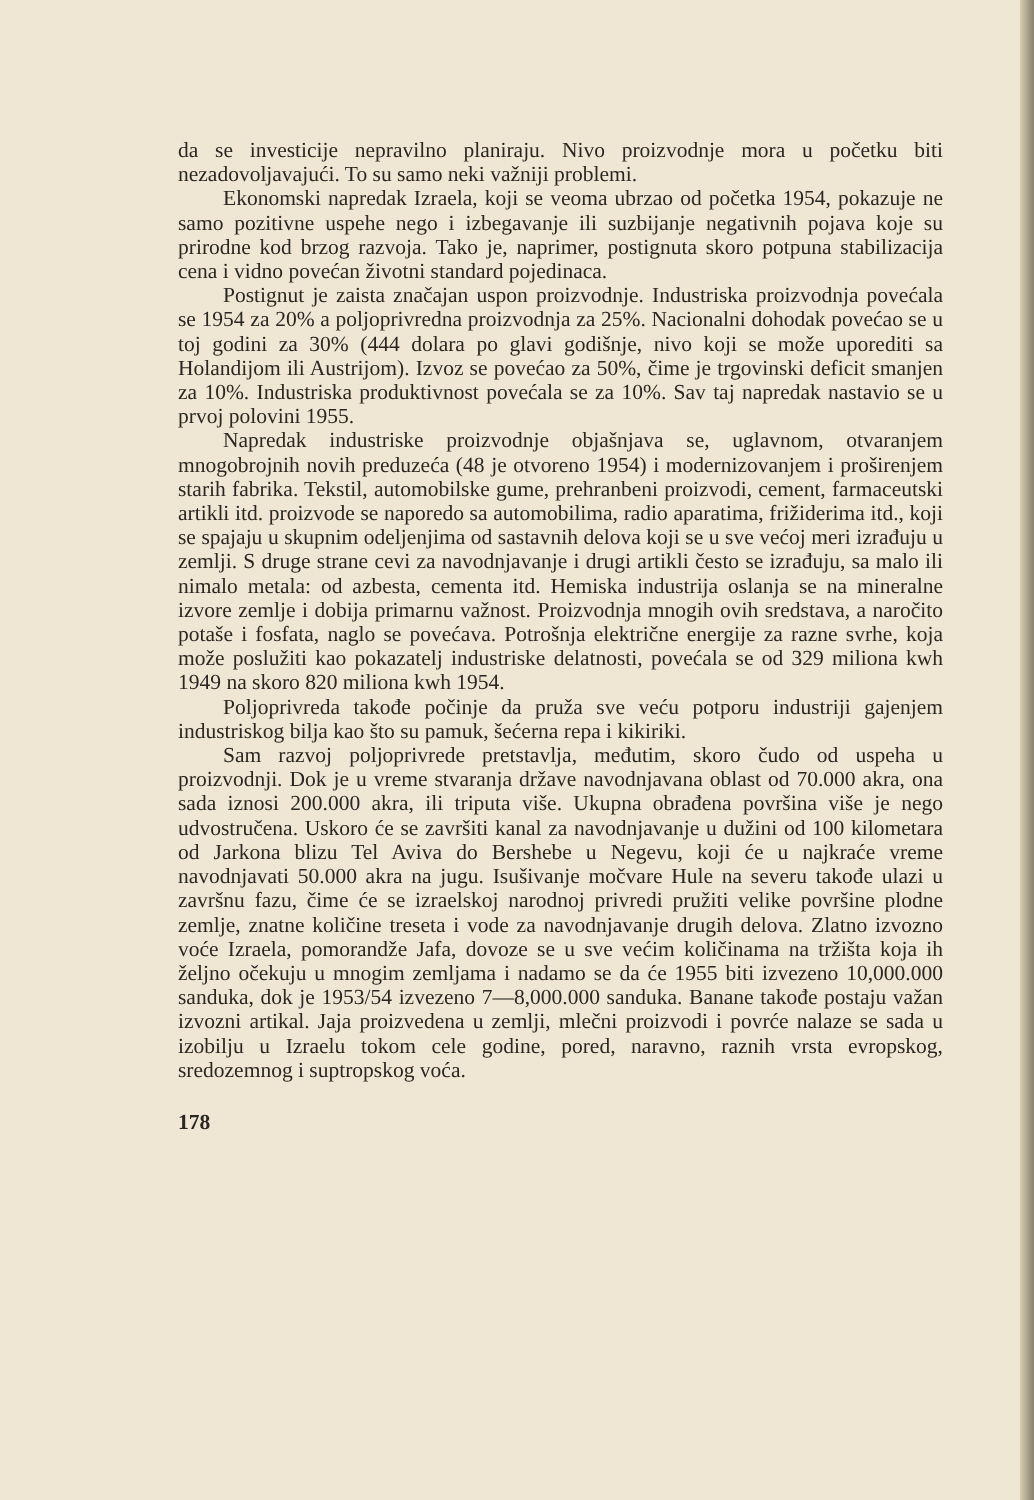da se investicije nepravilno planiraju. Nivo proizvodnje mora u početku biti nezadovoljavajući. To su samo neki važniji problemi.
Ekonomski napredak Izraela, koji se veoma ubrzao od početka 1954, pokazuje ne samo pozitivne uspehe nego i izbegavanje ili suzbijanje negativnih pojava koje su prirodne kod brzog razvoja. Tako je, naprimer, postignuta skoro potpuna stabilizacija cena i vidno povećan životni standard pojedinaca.
Postignut je zaista značajan uspon proizvodnje. Industriska proizvodnja povećala se 1954 za 20% a poljoprivredna proizvodnja za 25%. Nacionalni dohodak povećao se u toj godini za 30% (444 dolara po glavi godišnje, nivo koji se može uporediti sa Holandijom ili Austrijom). Izvoz se povećao za 50%, čime je trgovinski deficit smanjen za 10%. Industriska produktivnost povećala se za 10%. Sav taj napredak nastavio se u prvoj polovini 1955.
Napredak industriske proizvodnje objašnjava se, uglavnom, otvaranjem mnogobrojnih novih preduzeća (48 je otvoreno 1954) i modernizovanjem i proširenjem starih fabrika. Tekstil, automobilske gume, prehranbeni proizvodi, cement, farmaceutski artikli itd. proizvode se naporedo sa automobilima, radio aparatima, frižiderima itd., koji se spajaju u skupnim odeljenjima od sastavnih delova koji se u sve većoj meri izrađuju u zemlji. S druge strane cevi za navodnjavanje i drugi artikli često se izrađuju, sa malo ili nimalo metala: od azbesta, cementa itd. Hemiska industrija oslanja se na mineralne izvore zemlje i dobija primarnu važnost. Proizvodnja mnogih ovih sredstava, a naročito potaše i fosfata, naglo se povećava. Potrošnja električne energije za razne svrhe, koja može poslužiti kao pokazatelj industriske delatnosti, povećala se od 329 miliona kwh 1949 na skoro 820 miliona kwh 1954.
Poljoprivreda takođe počinje da pruža sve veću potporu industriji gajenjem industriskog bilja kao što su pamuk, šećerna repa i kikiriki.
Sam razvoj poljoprivrede pretstavlja, međutim, skoro čudo od uspeha u proizvodnji. Dok je u vreme stvaranja države navodnjavana oblast od 70.000 akra, ona sada iznosi 200.000 akra, ili triputa više. Ukupna obrađena površina više je nego udvostručena. Uskoro će se završiti kanal za navodnjavanje u dužini od 100 kilometara od Jarkona blizu Tel Aviva do Bershebe u Negevu, koji će u najkraće vreme navodnjavati 50.000 akra na jugu. Isušivanje močvare Hule na severu takođe ulazi u završnu fazu, čime će se izraelskoj narodnoj privredi pružiti velike površine plodne zemlje, znatne količine treseta i vode za navodnjavanje drugih delova. Zlatno izvozno voće Izraela, pomorandže Jafa, dovoze se u sve većim količinama na tržišta koja ih željno očekuju u mnogim zemljama i nadamo se da će 1955 biti izvezeno 10,000.000 sanduka, dok je 1953/54 izvezeno 7—8,000.000 sanduka. Banane takođe postaju važan izvozni artikal. Jaja proizvedena u zemlji, mlečni proizvodi i povrće nalaze se sada u izobilju u Izraelu tokom cele godine, pored, naravno, raznih vrsta evropskog, sredozemnog i suptropskog voća.
178